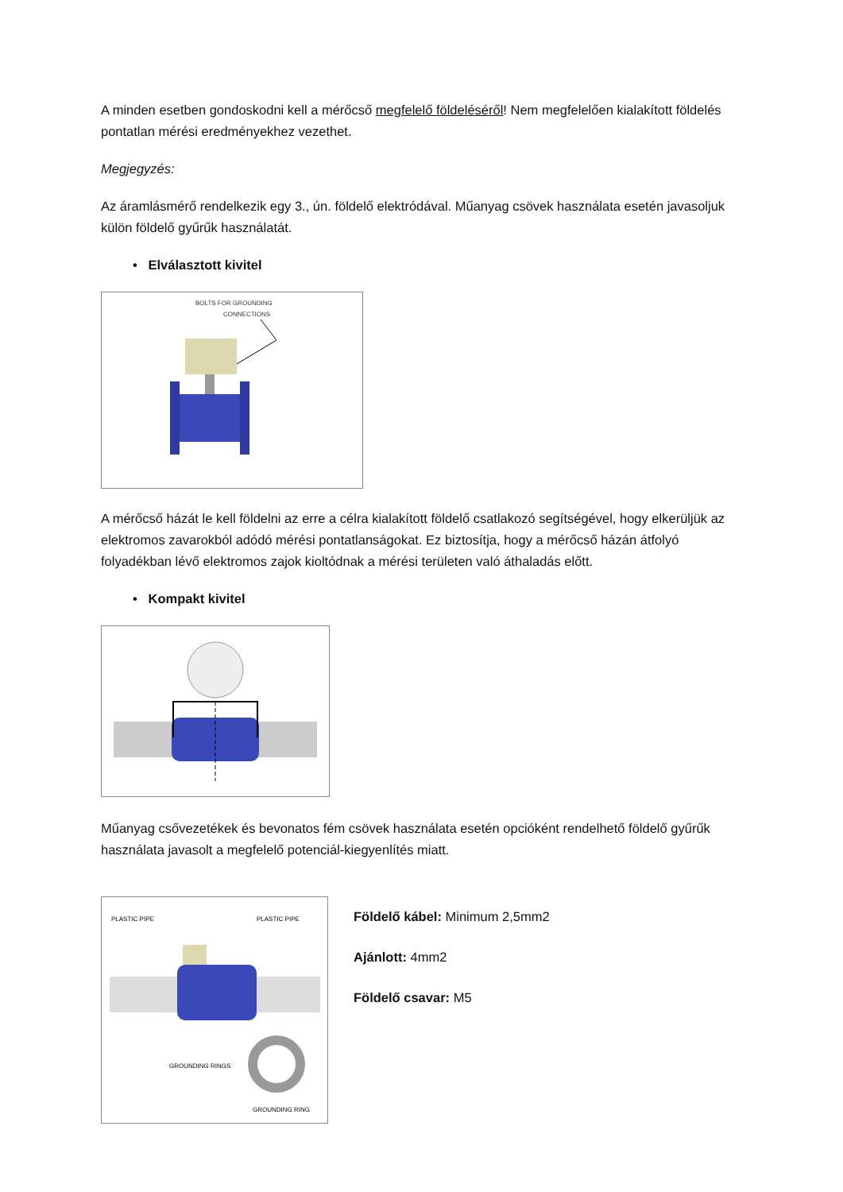A minden esetben gondoskodni kell a mérőcső megfelelő földeléséről! Nem megfelelően kialakított földelés pontatlan mérési eredményekhez vezethet.
Megjegyzés:
Az áramlásmérő rendelkezik egy 3., ún. földelő elektródával. Műanyag csövek használata esetén javasoljuk külön földelő gyűrűk használatát.
• Elválasztott kivitel
BOLTS FOR GROUNDING
CONNECTIONS
A mérőcső házát le kell földelni az erre a célra kialakított földelő csatlakozó segítségével, hogy elkerüljük az elektromos zavarokból adódó mérési pontatlanságokat. Ez biztosítja, hogy a mérőcső házán átfolyó folyadékban lévő elektromos zajok kioltódnak a mérési területen való áthaladás előtt.
• Kompakt kivitel
Műanyag csővezetékek és bevonatos fém csövek használata esetén opcióként rendelhető földelő gyűrűk használata javasolt a megfelelő potenciál-kiegyenlítés miatt.
PLASTIC PIPE
PLASTIC PIPE
GROUNDING RINGS
GROUNDING RING
Földelő kábel: Minimum 2,5mm2
Ajánlott: 4mm2
Földelő csavar: M5